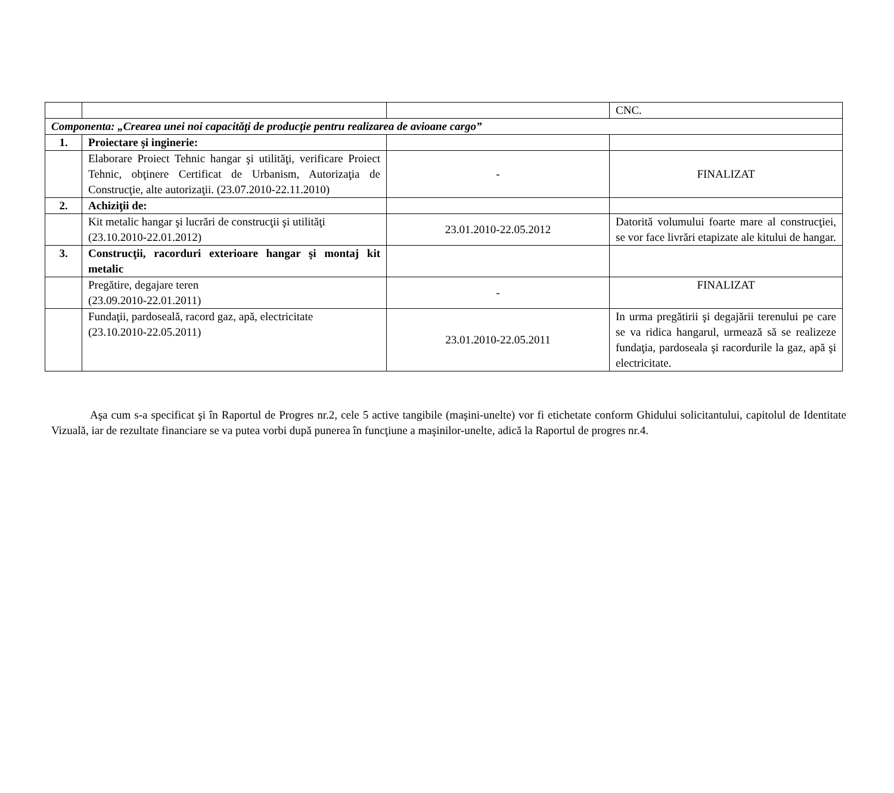| | | | CNC. |
| Componenta: „Crearea unei noi capacităţi de producţie pentru realizarea de avioane cargo” | | | |
| 1. | Proiectare şi inginerie: | | |
| | Elaborare Proiect Tehnic hangar şi utilităţi, verificare Proiect Tehnic, obţinere Certificat de Urbanism, Autorizaţia de Construcţie, alte autorizaţii. (23.07.2010-22.11.2010) | - | FINALIZAT |
| 2. | Achiziţii de: | | |
| | Kit metalic hangar şi lucrări de construcţii şi utilităţi (23.10.2010-22.01.2012) | 23.01.2010-22.05.2012 | Datorită volumului foarte mare al construcţiei, se vor face livrări etapizate ale kitului de hangar. |
| 3. | Construcţii, racorduri exterioare hangar şi montaj kit metalic | | |
| | Pregătire, degajare teren (23.09.2010-22.01.2011) | - | FINALIZAT |
| | Fundaţii, pardoseală, racord gaz, apă, electricitate (23.10.2010-22.05.2011) | 23.01.2010-22.05.2011 | In urma pregătirii şi degajării terenului pe care se va ridica hangarul, urmează să se realizeze fundaţia, pardoseala şi racordurile la gaz, apă şi electricitate. |
Aşa cum s-a specificat şi în Raportul de Progres nr.2, cele 5 active tangibile (maşini-unelte) vor fi etichetate conform Ghidului solicitantului, capitolul de Identitate Vizuală, iar de rezultate financiare se va putea vorbi după punerea în funcţiune a maşinilor-unelte, adică la Raportul de progres nr.4.